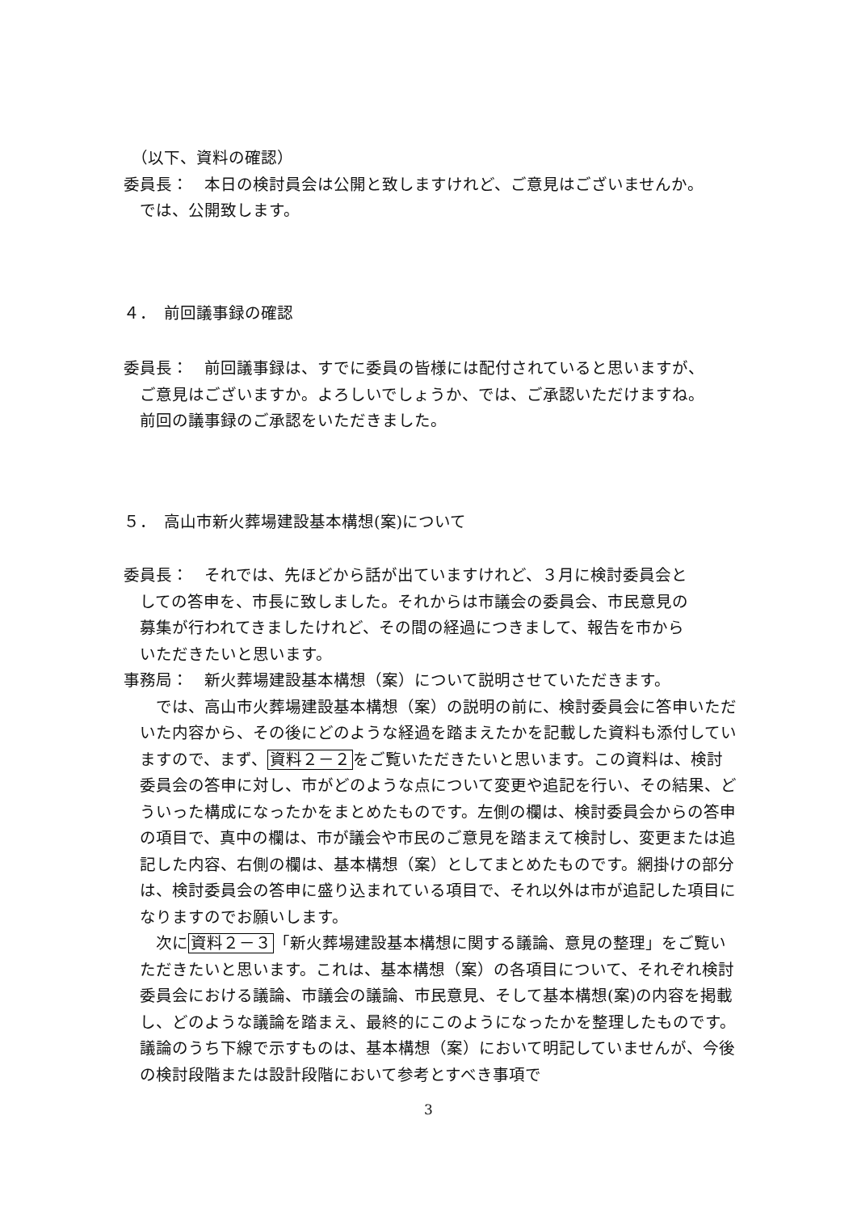（以下、資料の確認）
委員長：　本日の検討員会は公開と致しますけれど、ご意見はございませんか。
では、公開致します。
４．　前回議事録の確認
委員長：　前回議事録は、すでに委員の皆様には配付されていると思いますが、
ご意見はございますか。よろしいでしょうか、では、ご承認いただけますね。
前回の議事録のご承認をいただきました。
５．　高山市新火葬場建設基本構想(案)について
委員長：　それでは、先ほどから話が出ていますけれど、３月に検討委員会と
しての答申を、市長に致しました。それからは市議会の委員会、市民意見の
募集が行われてきましたけれど、その間の経過につきまして、報告を市から
いただきたいと思います。
事務局：　新火葬場建設基本構想（案）について説明させていただきます。
　では、高山市火葬場建設基本構想（案）の説明の前に、検討委員会に答申いただいた内容から、その後にどのような経過を踏まえたかを記載した資料も添付していますので、まず、資料２－２をご覧いただきたいと思います。この資料は、検討委員会の答申に対し、市がどのような点について変更や追記を行い、その結果、どういった構成になったかをまとめたものです。左側の欄は、検討委員会からの答申の項目で、真中の欄は、市が議会や市民のご意見を踏まえて検討し、変更または追記した内容、右側の欄は、基本構想（案）としてまとめたものです。網掛けの部分は、検討委員会の答申に盛り込まれている項目で、それ以外は市が追記した項目になりますのでお願いします。
　次に資料２－３「新火葬場建設基本構想に関する議論、意見の整理」をご覧いただきたいと思います。これは、基本構想（案）の各項目について、それぞれ検討委員会における議論、市議会の議論、市民意見、そして基本構想(案)の内容を掲載し、どのような議論を踏まえ、最終的にこのようになったかを整理したものです。議論のうち下線で示すものは、基本構想（案）において明記していませんが、今後の検討段階または設計段階において参考とすべき事項で
3